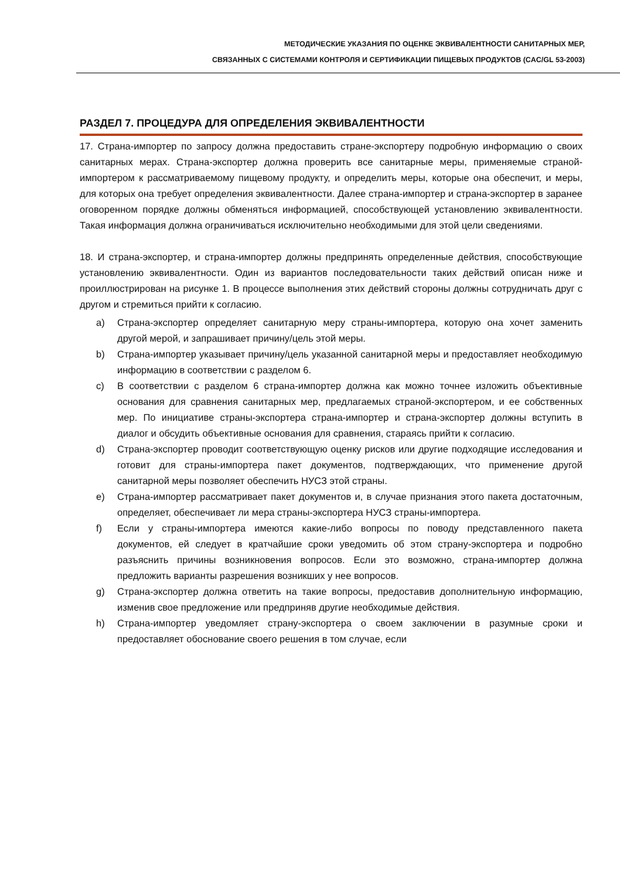МЕТОДИЧЕСКИЕ УКАЗАНИЯ ПО ОЦЕНКЕ ЭКВИВАЛЕНТНОСТИ САНИТАРНЫХ МЕР,
СВЯЗАННЫХ С СИСТЕМАМИ КОНТРОЛЯ И СЕРТИФИКАЦИИ ПИЩЕВЫХ ПРОДУКТОВ (CAC/GL 53-2003)
РАЗДЕЛ 7. ПРОЦЕДУРА ДЛЯ ОПРЕДЕЛЕНИЯ ЭКВИВАЛЕНТНОСТИ
17. Страна-импортер по запросу должна предоставить стране-экспортеру подробную информацию о своих санитарных мерах. Страна-экспортер должна проверить все санитарные меры, применяемые страной-импортером к рассматриваемому пищевому продукту, и определить меры, которые она обеспечит, и меры, для которых она требует определения эквивалентности. Далее страна-импортер и страна-экспортер в заранее оговоренном порядке должны обменяться информацией, способствующей установлению эквивалентности. Такая информация должна ограничиваться исключительно необходимыми для этой цели сведениями.
18. И страна-экспортер, и страна-импортер должны предпринять определенные действия, способствующие установлению эквивалентности. Один из вариантов последовательности таких действий описан ниже и проиллюстрирован на рисунке 1. В процессе выполнения этих действий стороны должны сотрудничать друг с другом и стремиться прийти к согласию.
a) Страна-экспортер определяет санитарную меру страны-импортера, которую она хочет заменить другой мерой, и запрашивает причину/цель этой меры.
b) Страна-импортер указывает причину/цель указанной санитарной меры и предоставляет необходимую информацию в соответствии с разделом 6.
c) В соответствии с разделом 6 страна-импортер должна как можно точнее изложить объективные основания для сравнения санитарных мер, предлагаемых страной-экспортером, и ее собственных мер. По инициативе страны-экспортера страна-импортер и страна-экспортер должны вступить в диалог и обсудить объективные основания для сравнения, стараясь прийти к согласию.
d) Страна-экспортер проводит соответствующую оценку рисков или другие подходящие исследования и готовит для страны-импортера пакет документов, подтверждающих, что применение другой санитарной меры позволяет обеспечить НУСЗ этой страны.
e) Страна-импортер рассматривает пакет документов и, в случае признания этого пакета достаточным, определяет, обеспечивает ли мера страны-экспортера НУСЗ страны-импортера.
f) Если у страны-импортера имеются какие-либо вопросы по поводу представленного пакета документов, ей следует в кратчайшие сроки уведомить об этом страну-экспортера и подробно разъяснить причины возникновения вопросов. Если это возможно, страна-импортер должна предложить варианты разрешения возникших у нее вопросов.
g) Страна-экспортер должна ответить на такие вопросы, предоставив дополнительную информацию, изменив свое предложение или предприняв другие необходимые действия.
h) Страна-импортер уведомляет страну-экспортера о своем заключении в разумные сроки и предоставляет обоснование своего решения в том случае, если